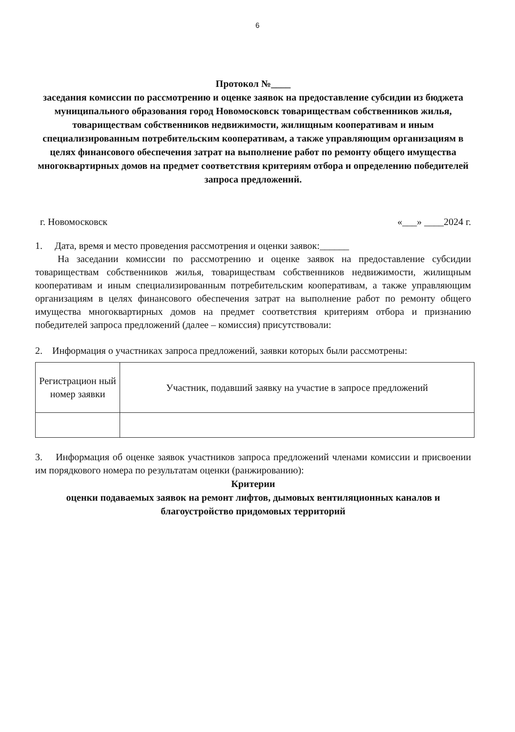6
Протокол №____
заседания комиссии по рассмотрению и оценке заявок на предоставление субсидии из бюджета муниципального образования город Новомосковск товариществам собственников жилья, товариществам собственников недвижимости, жилищным кооперативам и иным специализированным потребительским кооперативам, а также управляющим организациям в целях финансового обеспечения затрат на выполнение работ по ремонту общего имущества многоквартирных домов на предмет соответствия критериям отбора и определению победителей запроса предложений.
г. Новомосковск «___» ____2024 г.
1. Дата, время и место проведения рассмотрения и оценки заявок:______
На заседании комиссии по рассмотрению и оценке заявок на предоставление субсидии товариществам собственников жилья, товариществам собственников недвижимости, жилищным кооперативам и иным специализированным потребительским кооперативам, а также управляющим организациям в целях финансового обеспечения затрат на выполнение работ по ремонту общего имущества многоквартирных домов на предмет соответствия критериям отбора и признанию победителей запроса предложений (далее – комиссия) присутствовали:
2. Информация о участниках запроса предложений, заявки которых были рассмотрены:
| Регистрацион ный номер заявки | Участник, подавший заявку на участие в запросе предложений |
3. Информация об оценке заявок участников запроса предложений членами комиссии и присвоении им порядкового номера по результатам оценки (ранжированию):
Критерии
оценки подаваемых заявок на ремонт лифтов, дымовых вентиляционных каналов и благоустройство придомовых территорий